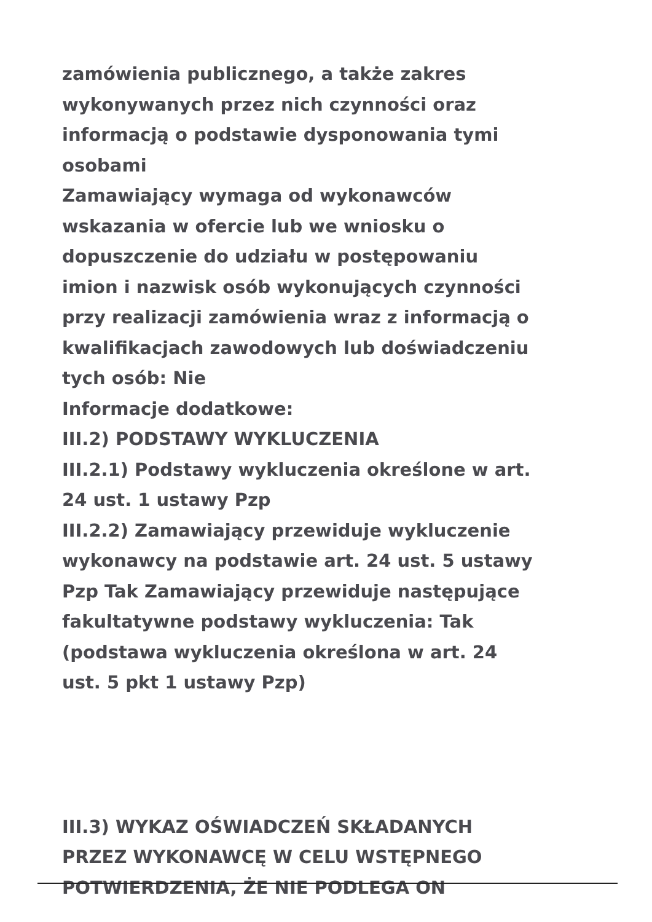zamówienia publicznego, a także zakres
wykonywanych przez nich czynności oraz
informacją o podstawie dysponowania tymi
osobami
Zamawiający wymaga od wykonawców
wskazania w ofercie lub we wniosku o
dopuszczenie do udziału w postępowaniu
imion i nazwisk osób wykonujących czynności
przy realizacji zamówienia wraz z informacją o
kwalifikacjach zawodowych lub doświadczeniu
tych osób: Nie
Informacje dodatkowe:
III.2) PODSTAWY WYKLUCZENIA
III.2.1) Podstawy wykluczenia określone w art.
24 ust. 1 ustawy Pzp
III.2.2) Zamawiający przewiduje wykluczenie
wykonawcy na podstawie art. 24 ust. 5 ustawy
Pzp Tak Zamawiający przewiduje następujące
fakultatywne podstawy wykluczenia: Tak
(podstawa wykluczenia określona w art. 24
ust. 5 pkt 1 ustawy Pzp)
III.3) WYKAZ OŚWIADCZEŃ SKŁADANYCH
PRZEZ WYKONAWCĘ W CELU WSTĘPNEGO
POTWIERDZENIA, ŻE NIE PODLEGA ON